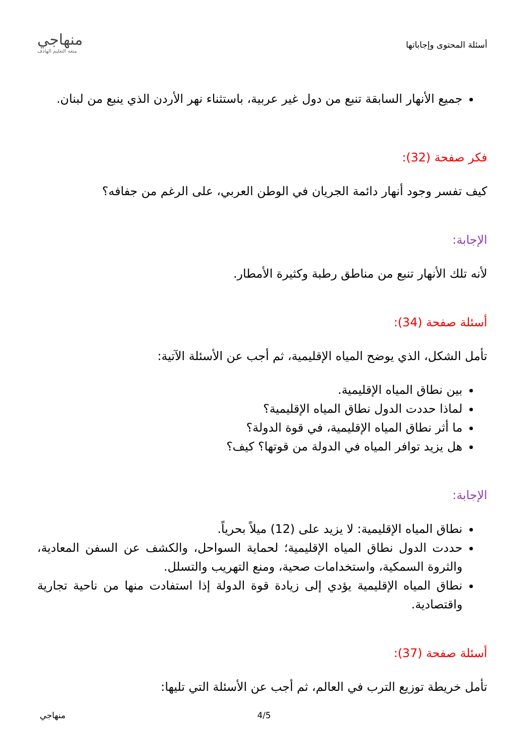أسئلة المحتوى وإجاباتها
منهاجي
متعة التعليم الهادف
جميع الأنهار السابقة تنبع من دول غير عربية، باستثناء نهر الأردن الذي ينبع من لبنان.
فكر صفحة (32):
كيف تفسر وجود أنهار دائمة الجريان في الوطن العربي، على الرغم من جفافه؟
الإجابة:
لأنه تلك الأنهار تنبع من مناطق رطبة وكثيرة الأمطار.
أسئلة صفحة (34):
تأمل الشكل، الذي يوضح المياه الإقليمية، ثم أجب عن الأسئلة الآتية:
بين نطاق المياه الإقليمية.
لماذا حددت الدول نطاق المياه الإقليمية؟
ما أثر نطاق المياه الإقليمية، في قوة الدولة؟
هل يزيد توافر المياه في الدولة من قوتها؟ كيف؟
الإجابة:
نطاق المياه الإقليمية: لا يزيد على (12) ميلاً بحرياً.
حددت الدول نطاق المياه الإقليمية؛ لحماية السواحل، والكشف عن السفن المعادية، والثروة السمكية، واستخدامات صحية، ومنع التهريب والتسلل.
نطاق المياه الإقليمية يؤدي إلى زيادة قوة الدولة إذا استفادت منها من ناحية تجارية واقتصادية.
أسئلة صفحة (37):
تأمل خريطة توزيع الترب في العالم، ثم أجب عن الأسئلة التي تليها:
4/5 منهاجي